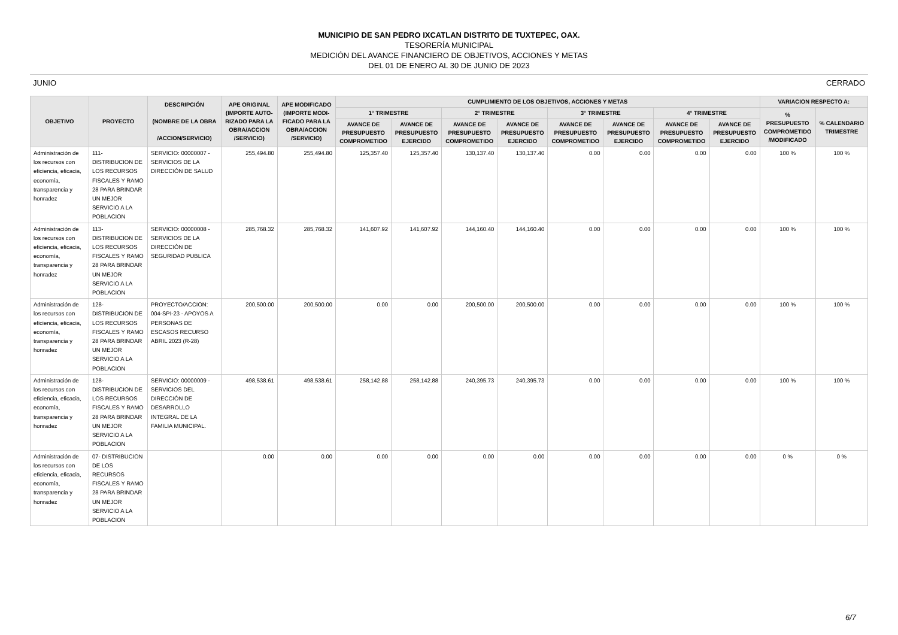MUNICIPIO DE SAN PEDRO IXCATLAN DISTRITO DE TUXTEPEC, OAX.
TESORERÍA MUNICIPAL
MEDICIÓN DEL AVANCE FINANCIERO DE OBJETIVOS, ACCIONES Y METAS
DEL 01 DE ENERO AL 30 DE JUNIO DE 2023
JUNIO CERRADO
| OBJETIVO | PROYECTO | DESCRIPCIÓN (NOMBRE DE LA OBRA /ACCION/SERVICIO) | APE ORIGINAL (IMPORTE AUTO- RIZADO PARA LA OBRA/ACCION /SERVICIO) | APE MODIFICADO (IMPORTE MODI- FICADO PARA LA OBRA/ACCION /SERVICIO) | CUMPLIMIENTO DE LOS OBJETIVOS, ACCIONES Y METAS | | | | | | | | VARIACION RESPECTO A: | |
| --- | --- | --- | --- | --- | --- | --- | --- | --- | --- | --- | --- | --- | --- | --- |
| | | | | | 1° TRIMESTRE | | 2° TRIMESTRE | | 3° TRIMESTRE | | 4° TRIMESTRE | | % PRESUPUESTO COMPROMETIDO /MODIFICADO | % CALENDARIO TRIMESTRE |
| | | | | | AVANCE DE PRESUPUESTO COMPROMETIDO | AVANCE DE PRESUPUESTO EJERCIDO | AVANCE DE PRESUPUESTO COMPROMETIDO | AVANCE DE PRESUPUESTO EJERCIDO | AVANCE DE PRESUPUESTO COMPROMETIDO | AVANCE DE PRESUPUESTO EJERCIDO | AVANCE DE PRESUPUESTO COMPROMETIDO | AVANCE DE PRESUPUESTO EJERCIDO | | |
| Administración de los recursos con eficiencia, eficacia, economía, transparencia y honradez | 111- DISTRIBUCION DE LOS RECURSOS FISCALES Y RAMO 28 PARA BRINDAR UN MEJOR SERVICIO A LA POBLACION | SERVICIO: 00000007 - SERVICIOS DE LA DIRECCIÓN DE SALUD | 255,494.80 | 255,494.80 | 125,357.40 | 125,357.40 | 130,137.40 | 130,137.40 | 0.00 | 0.00 | 0.00 | 0.00 | 100 % | 100 % |
| Administración de los recursos con eficiencia, eficacia, economía, transparencia y honradez | 113- DISTRIBUCION DE LOS RECURSOS FISCALES Y RAMO 28 PARA BRINDAR UN MEJOR SERVICIO A LA POBLACION | SERVICIO: 00000008 - SERVICIOS DE LA DIRECCIÓN DE SEGURIDAD PUBLICA | 285,768.32 | 285,768.32 | 141,607.92 | 141,607.92 | 144,160.40 | 144,160.40 | 0.00 | 0.00 | 0.00 | 0.00 | 100 % | 100 % |
| Administración de los recursos con eficiencia, eficacia, economía, transparencia y honradez | 128- DISTRIBUCION DE LOS RECURSOS FISCALES Y RAMO 28 PARA BRINDAR UN MEJOR SERVICIO A LA POBLACION | PROYECTO/ACCION: 004-SPI-23 - APOYOS A PERSONAS DE ESCASOS RECURSO ABRIL 2023 (R-28) | 200,500.00 | 200,500.00 | 0.00 | 0.00 | 200,500.00 | 200,500.00 | 0.00 | 0.00 | 0.00 | 0.00 | 100 % | 100 % |
| Administración de los recursos con eficiencia, eficacia, economía, transparencia y honradez | 128- DISTRIBUCION DE LOS RECURSOS FISCALES Y RAMO 28 PARA BRINDAR UN MEJOR SERVICIO A LA POBLACION | SERVICIO: 00000009 - SERVICIOS DEL DIRECCIÓN DE DESARROLLO INTEGRAL DE LA FAMILIA MUNICIPAL. | 498,538.61 | 498,538.61 | 258,142.88 | 258,142.88 | 240,395.73 | 240,395.73 | 0.00 | 0.00 | 0.00 | 0.00 | 100 % | 100 % |
| Administración de los recursos con eficiencia, eficacia, economía, transparencia y honradez | 07- DISTRIBUCION DE LOS RECURSOS FISCALES Y RAMO 28 PARA BRINDAR UN MEJOR SERVICIO A LA POBLACION | | 0.00 | 0.00 | 0.00 | 0.00 | 0.00 | 0.00 | 0.00 | 0.00 | 0.00 | 0.00 | 0 % | 0 % |
6/7